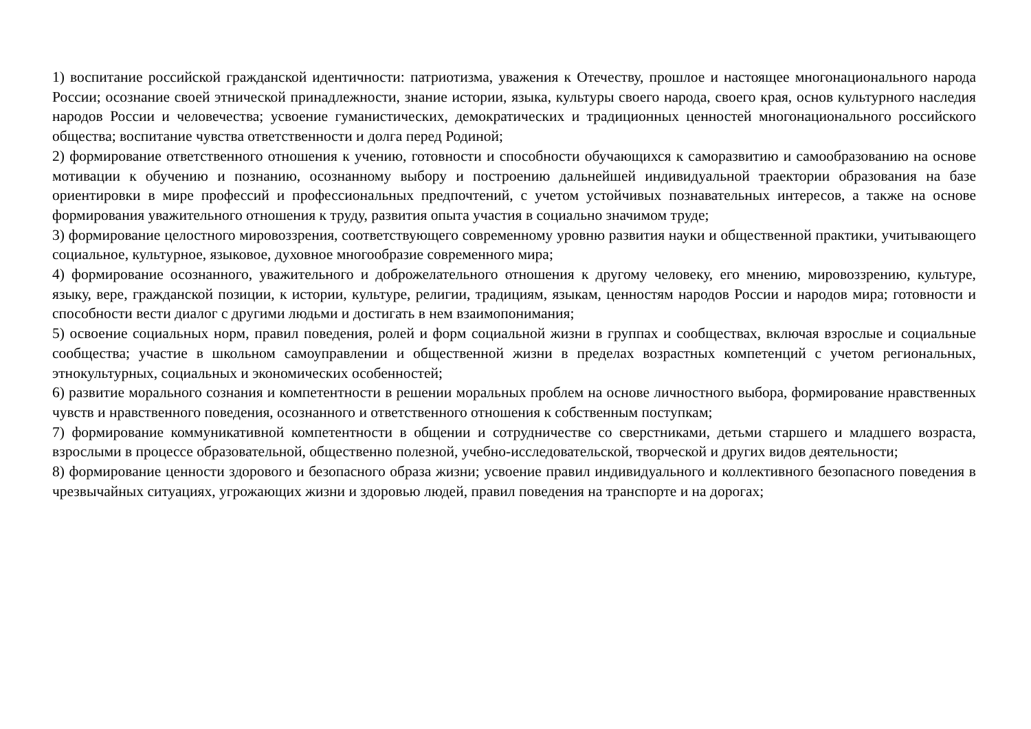1) воспитание российской гражданской идентичности: патриотизма, уважения к Отечеству, прошлое и настоящее многонационального народа России; осознание своей этнической принадлежности, знание истории, языка, культуры своего народа, своего края, основ культурного наследия народов России и человечества; усвоение гуманистических, демократических и традиционных ценностей многонационального российского общества; воспитание чувства ответственности и долга перед Родиной;
2) формирование ответственного отношения к учению, готовности и способности обучающихся к саморазвитию и самообразованию на основе мотивации к обучению и познанию, осознанному выбору и построению дальнейшей индивидуальной траектории образования на базе ориентировки в мире профессий и профессиональных предпочтений, с учетом устойчивых познавательных интересов, а также на основе формирования уважительного отношения к труду, развития опыта участия в социально значимом труде;
3) формирование целостного мировоззрения, соответствующего современному уровню развития науки и общественной практики, учитывающего социальное, культурное, языковое, духовное многообразие современного мира;
4) формирование осознанного, уважительного и доброжелательного отношения к другому человеку, его мнению, мировоззрению, культуре, языку, вере, гражданской позиции, к истории, культуре, религии, традициям, языкам, ценностям народов России и народов мира; готовности и способности вести диалог с другими людьми и достигать в нем взаимопонимания;
5) освоение социальных норм, правил поведения, ролей и форм социальной жизни в группах и сообществах, включая взрослые и социальные сообщества; участие в школьном самоуправлении и общественной жизни в пределах возрастных компетенций с учетом региональных, этнокультурных, социальных и экономических особенностей;
6) развитие морального сознания и компетентности в решении моральных проблем на основе личностного выбора, формирование нравственных чувств и нравственного поведения, осознанного и ответственного отношения к собственным поступкам;
7) формирование коммуникативной компетентности в общении и сотрудничестве со сверстниками, детьми старшего и младшего возраста, взрослыми в процессе образовательной, общественно полезной, учебно-исследовательской, творческой и других видов деятельности;
8) формирование ценности здорового и безопасного образа жизни; усвоение правил индивидуального и коллективного безопасного поведения в чрезвычайных ситуациях, угрожающих жизни и здоровью людей, правил поведения на транспорте и на дорогах;